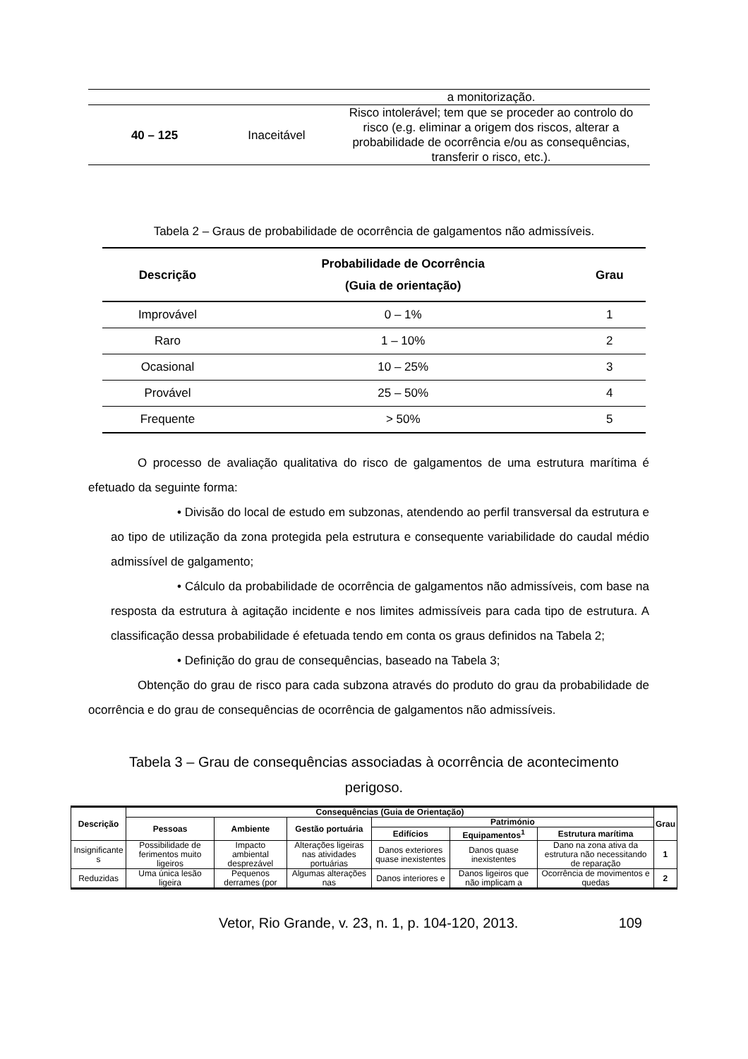| | | a monitorização. |
| 40 – 125 | Inaceitável | Risco intolerável; tem que se proceder ao controlo do risco (e.g. eliminar a origem dos riscos, alterar a probabilidade de ocorrência e/ou as consequências, transferir o risco, etc.). |
Tabela 2 – Graus de probabilidade de ocorrência de galgamentos não admissíveis.
| Descrição | Probabilidade de Ocorrência (Guia de orientação) | Grau |
| --- | --- | --- |
| Improvável | 0 – 1% | 1 |
| Raro | 1 – 10% | 2 |
| Ocasional | 10 – 25% | 3 |
| Provável | 25 – 50% | 4 |
| Frequente | > 50% | 5 |
O processo de avaliação qualitativa do risco de galgamentos de uma estrutura marítima é efetuado da seguinte forma:
• Divisão do local de estudo em subzonas, atendendo ao perfil transversal da estrutura e ao tipo de utilização da zona protegida pela estrutura e consequente variabilidade do caudal médio admissível de galgamento;
• Cálculo da probabilidade de ocorrência de galgamentos não admissíveis, com base na resposta da estrutura à agitação incidente e nos limites admissíveis para cada tipo de estrutura. A classificação dessa probabilidade é efetuada tendo em conta os graus definidos na Tabela 2;
• Definição do grau de consequências, baseado na Tabela 3;
Obtenção do grau de risco para cada subzona através do produto do grau da probabilidade de ocorrência e do grau de consequências de ocorrência de galgamentos não admissíveis.
Tabela 3 – Grau de consequências associadas à ocorrência de acontecimento
perigoso.
| Descrição | Consequências (Guia de Orientação) | | | | | | Grau |
| --- | --- | --- | --- | --- | --- | --- | --- |
| | Pessoas | Ambiente | Gestão portuária | Património | | | |
| | | | | Edifícios | Equipamentos<sup>1</sup> | Estrutura marítima | |
| Insignificante s | Possibilidade de ferimentos muito ligeiros | Impacto ambiental desprezável | Alterações ligeiras nas atividades portuárias | Danos exteriores quase inexistentes | Danos quase inexistentes | Dano na zona ativa da estrutura não necessitando de reparação | 1 |
| Reduzidas | Uma única lesão ligeira | Pequenos derrames (por | Algumas alterações nas | Danos interiores e | Danos ligeiros que não implicam a | Ocorrência de movimentos e quedas | 2 |
Vetor, Rio Grande, v. 23, n. 1, p. 104-120, 2013. 109